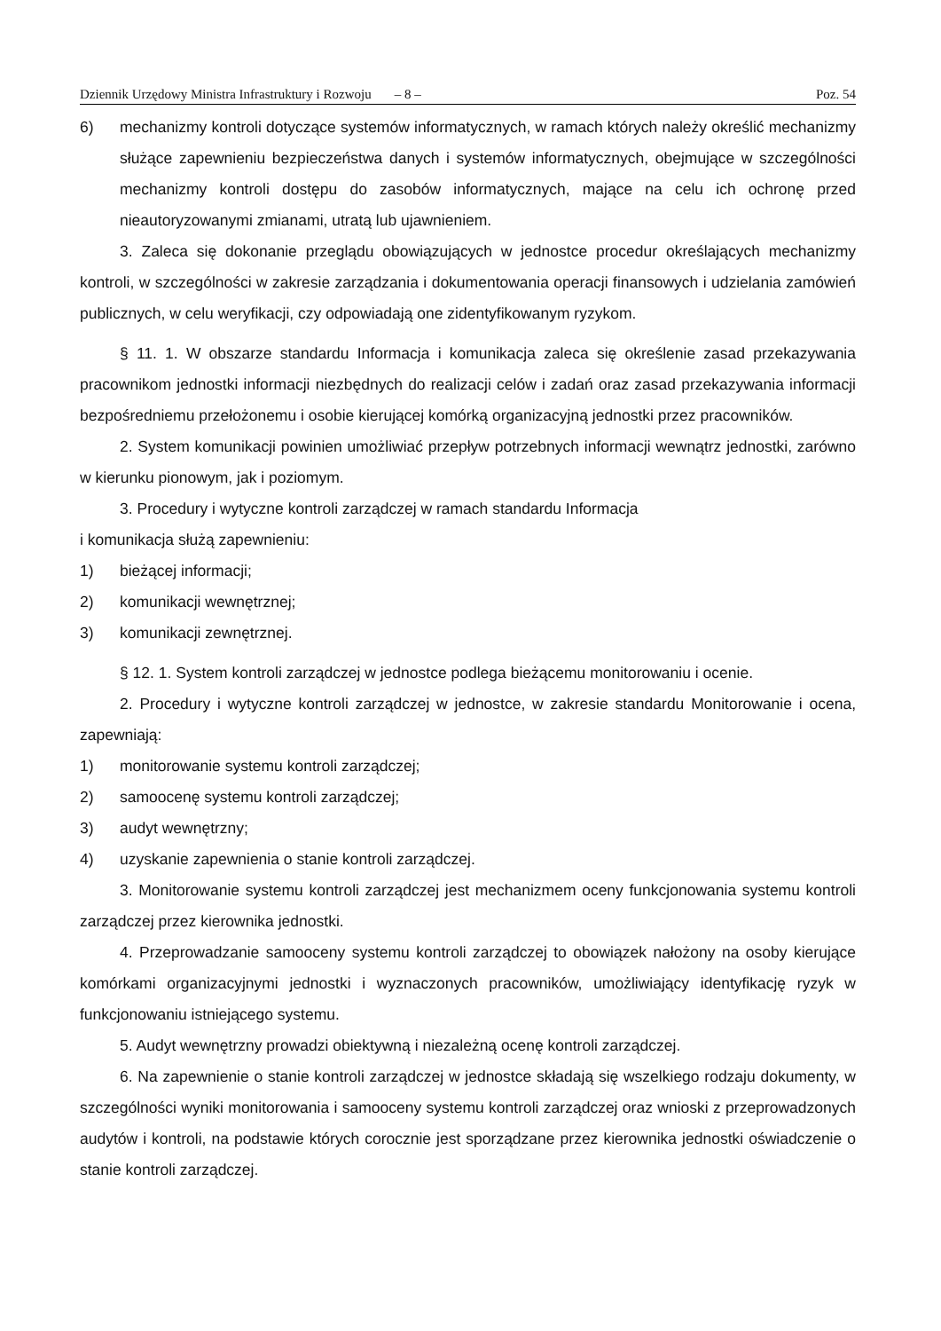Dziennik Urzędowy Ministra Infrastruktury i Rozwoju – 8 – Poz. 54
6) mechanizmy kontroli dotyczące systemów informatycznych, w ramach których należy określić mechanizmy służące zapewnieniu bezpieczeństwa danych i systemów informatycznych, obejmujące w szczególności mechanizmy kontroli dostępu do zasobów informatycznych, mające na celu ich ochronę przed nieautoryzowanymi zmianami, utratą lub ujawnieniem.
3. Zaleca się dokonanie przeglądu obowiązujących w jednostce procedur określających mechanizmy kontroli, w szczególności w zakresie zarządzania i dokumentowania operacji finansowych i udzielania zamówień publicznych, w celu weryfikacji, czy odpowiadają one zidentyfikowanym ryzykom.
§ 11. 1. W obszarze standardu Informacja i komunikacja zaleca się określenie zasad przekazywania pracownikom jednostki informacji niezbędnych do realizacji celów i zadań oraz zasad przekazywania informacji bezpośredniemu przełożonemu i osobie kierującej komórką organizacyjną jednostki przez pracowników.
2. System komunikacji powinien umożliwiać przepływ potrzebnych informacji wewnątrz jednostki, zarówno w kierunku pionowym, jak i poziomym.
3. Procedury i wytyczne kontroli zarządczej w ramach standardu Informacja
i komunikacja służą zapewnieniu:
1) bieżącej informacji;
2) komunikacji wewnętrznej;
3) komunikacji zewnętrznej.
§ 12. 1. System kontroli zarządczej w jednostce podlega bieżącemu monitorowaniu i ocenie.
2. Procedury i wytyczne kontroli zarządczej w jednostce, w zakresie standardu Monitorowanie i ocena, zapewniają:
1) monitorowanie systemu kontroli zarządczej;
2) samoocenę systemu kontroli zarządczej;
3) audyt wewnętrzny;
4) uzyskanie zapewnienia o stanie kontroli zarządczej.
3. Monitorowanie systemu kontroli zarządczej jest mechanizmem oceny funkcjonowania systemu kontroli zarządczej przez kierownika jednostki.
4. Przeprowadzanie samooceny systemu kontroli zarządczej to obowiązek nałożony na osoby kierujące komórkami organizacyjnymi jednostki i wyznaczonych pracowników, umożliwiający identyfikację ryzyk w funkcjonowaniu istniejącego systemu.
5. Audyt wewnętrzny prowadzi obiektywną i niezależną ocenę kontroli zarządczej.
6. Na zapewnienie o stanie kontroli zarządczej w jednostce składają się wszelkiego rodzaju dokumenty, w szczególności wyniki monitorowania i samooceny systemu kontroli zarządczej oraz wnioski z przeprowadzonych audytów i kontroli, na podstawie których corocznie jest sporządzane przez kierownika jednostki oświadczenie o stanie kontroli zarządczej.